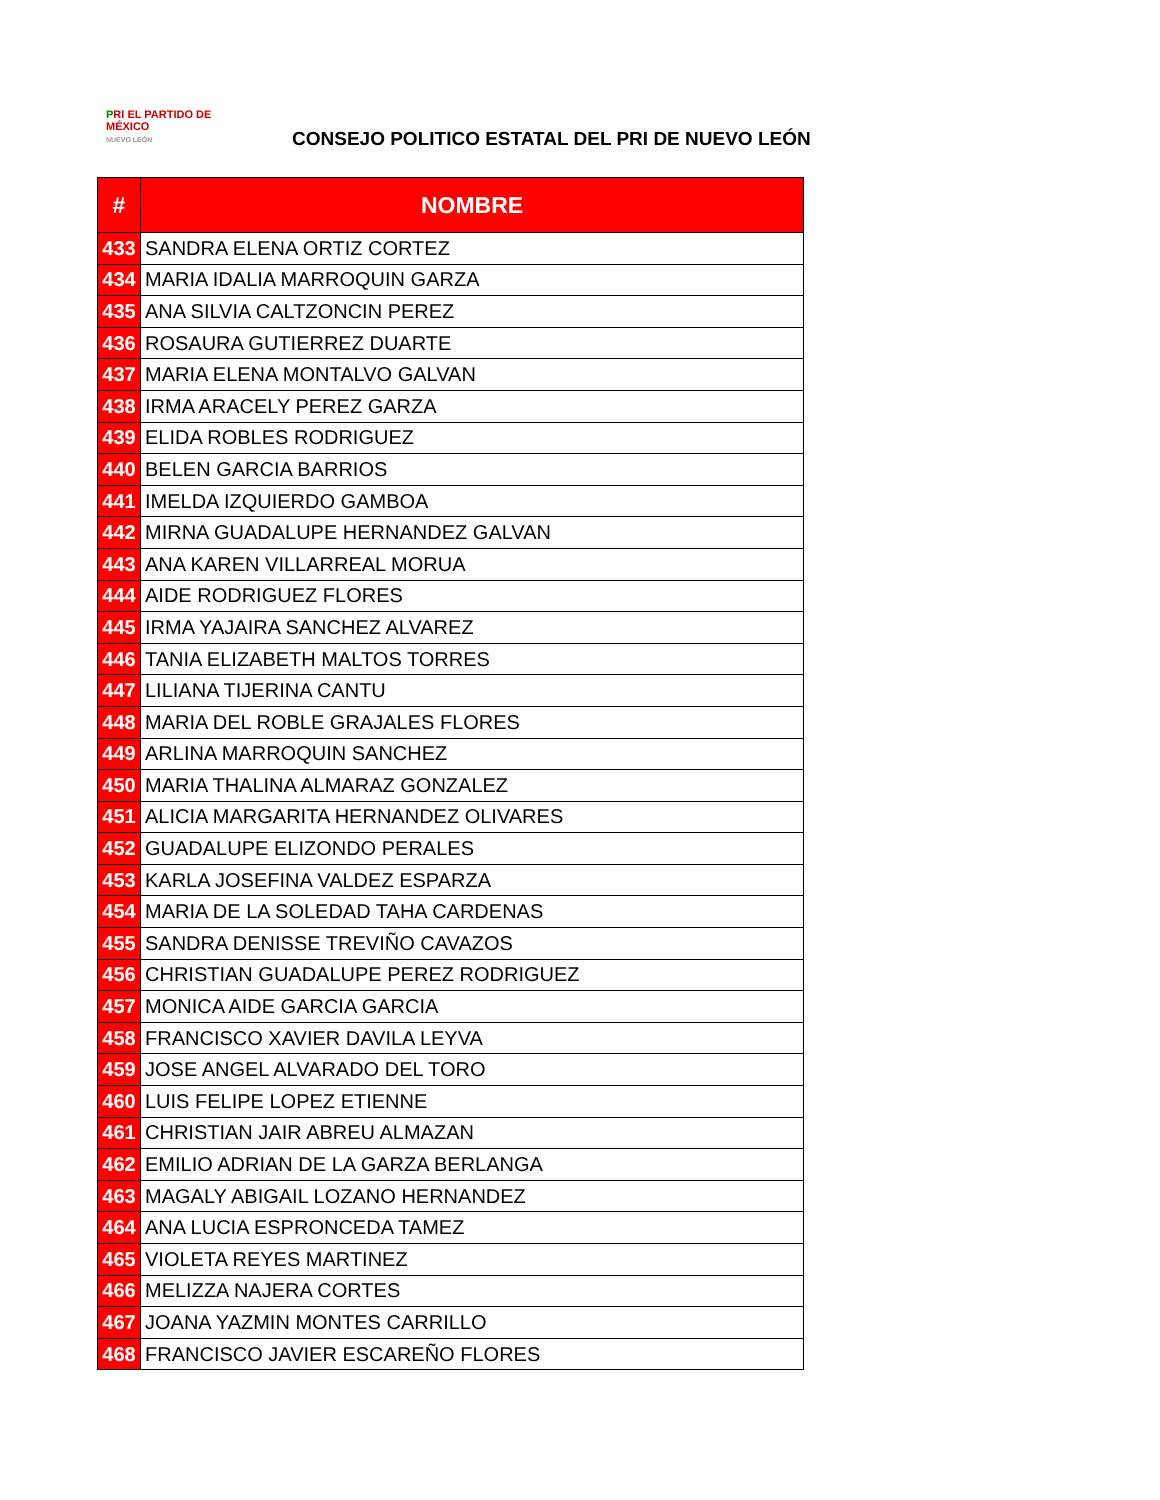PRI EL PARTIDO DE MÉXICO
NUEVO LEÓN
CONSEJO POLITICO ESTATAL DEL PRI DE NUEVO LEÓN
| # | NOMBRE |
| --- | --- |
| 433 | SANDRA ELENA ORTIZ CORTEZ |
| 434 | MARIA IDALIA MARROQUIN GARZA |
| 435 | ANA SILVIA CALTZONCIN PEREZ |
| 436 | ROSAURA GUTIERREZ DUARTE |
| 437 | MARIA ELENA MONTALVO GALVAN |
| 438 | IRMA ARACELY PEREZ GARZA |
| 439 | ELIDA ROBLES RODRIGUEZ |
| 440 | BELEN GARCIA BARRIOS |
| 441 | IMELDA IZQUIERDO GAMBOA |
| 442 | MIRNA GUADALUPE HERNANDEZ GALVAN |
| 443 | ANA KAREN VILLARREAL MORUA |
| 444 | AIDE RODRIGUEZ FLORES |
| 445 | IRMA YAJAIRA SANCHEZ ALVAREZ |
| 446 | TANIA ELIZABETH MALTOS TORRES |
| 447 | LILIANA TIJERINA CANTU |
| 448 | MARIA DEL ROBLE GRAJALES FLORES |
| 449 | ARLINA MARROQUIN SANCHEZ |
| 450 | MARIA THALINA ALMARAZ GONZALEZ |
| 451 | ALICIA MARGARITA HERNANDEZ OLIVARES |
| 452 | GUADALUPE ELIZONDO PERALES |
| 453 | KARLA JOSEFINA VALDEZ ESPARZA |
| 454 | MARIA DE LA SOLEDAD TAHA CARDENAS |
| 455 | SANDRA DENISSE TREVIÑO CAVAZOS |
| 456 | CHRISTIAN GUADALUPE PEREZ RODRIGUEZ |
| 457 | MONICA AIDE GARCIA GARCIA |
| 458 | FRANCISCO XAVIER DAVILA LEYVA |
| 459 | JOSE ANGEL ALVARADO DEL TORO |
| 460 | LUIS FELIPE LOPEZ ETIENNE |
| 461 | CHRISTIAN JAIR ABREU ALMAZAN |
| 462 | EMILIO ADRIAN DE LA GARZA BERLANGA |
| 463 | MAGALY ABIGAIL LOZANO HERNANDEZ |
| 464 | ANA LUCIA ESPRONCEDA TAMEZ |
| 465 | VIOLETA REYES MARTINEZ |
| 466 | MELIZZA NAJERA CORTES |
| 467 | JOANA YAZMIN MONTES CARRILLO |
| 468 | FRANCISCO JAVIER ESCAREÑO FLORES |